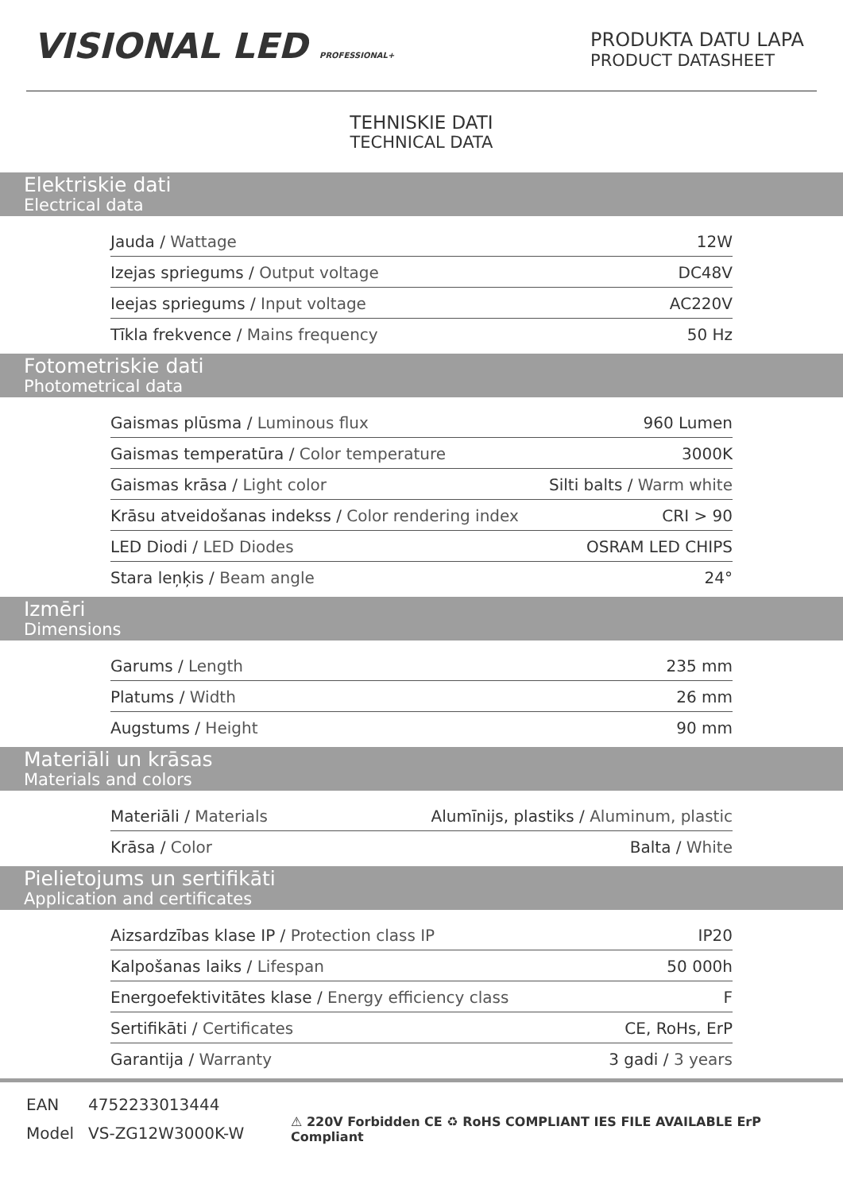VISIONAL LED PROFESSIONAL+
PRODUKTA DATU LAPA
PRODUCT DATASHEET
TEHNISKIE DATI
TECHNICAL DATA
Elektriskie dati
Electrical data
| Jauda / Wattage | 12W |
| Izejas spriegums / Output voltage | DC48V |
| Ieejas spriegums / Input voltage | AC220V |
| Tīkla frekvence / Mains frequency | 50 Hz |
Fotometriskie dati
Photometrical data
| Gaismas plūsma / Luminous flux | 960 Lumen |
| Gaismas temperatūra / Color temperature | 3000K |
| Gaismas krāsa / Light color | Silti balts / Warm white |
| Krāsu atveidošanas indekss / Color rendering index | CRI > 90 |
| LED Diodi / LED Diodes | OSRAM LED CHIPS |
| Stara leņķis / Beam angle | 24° |
Izmēri
Dimensions
| Garums / Length | 235 mm |
| Platums / Width | 26 mm |
| Augstums / Height | 90 mm |
Materiāli un krāsas
Materials and colors
| Materiāli / Materials | Alumīnijs, plastiks / Aluminum, plastic |
| Krāsa / Color | Balta / White |
Pielietojums un sertifikāti
Application and certificates
| Aizsardzības klase IP / Protection class IP | IP20 |
| Kalpošanas laiks / Lifespan | 50 000h |
| Energoefektivitātes klase / Energy efficiency class | F |
| Sertifikāti / Certificates | CE, RoHs, ErP |
| Garantija / Warranty | 3 gadi / 3 years |
| EAN | 4752233013444 |
| Model | VS-ZG12W3000K-W |
⚠ 220V Forbidden CE ♻ RoHS COMPLIANT IES FILE AVAILABLE ErP Compliant